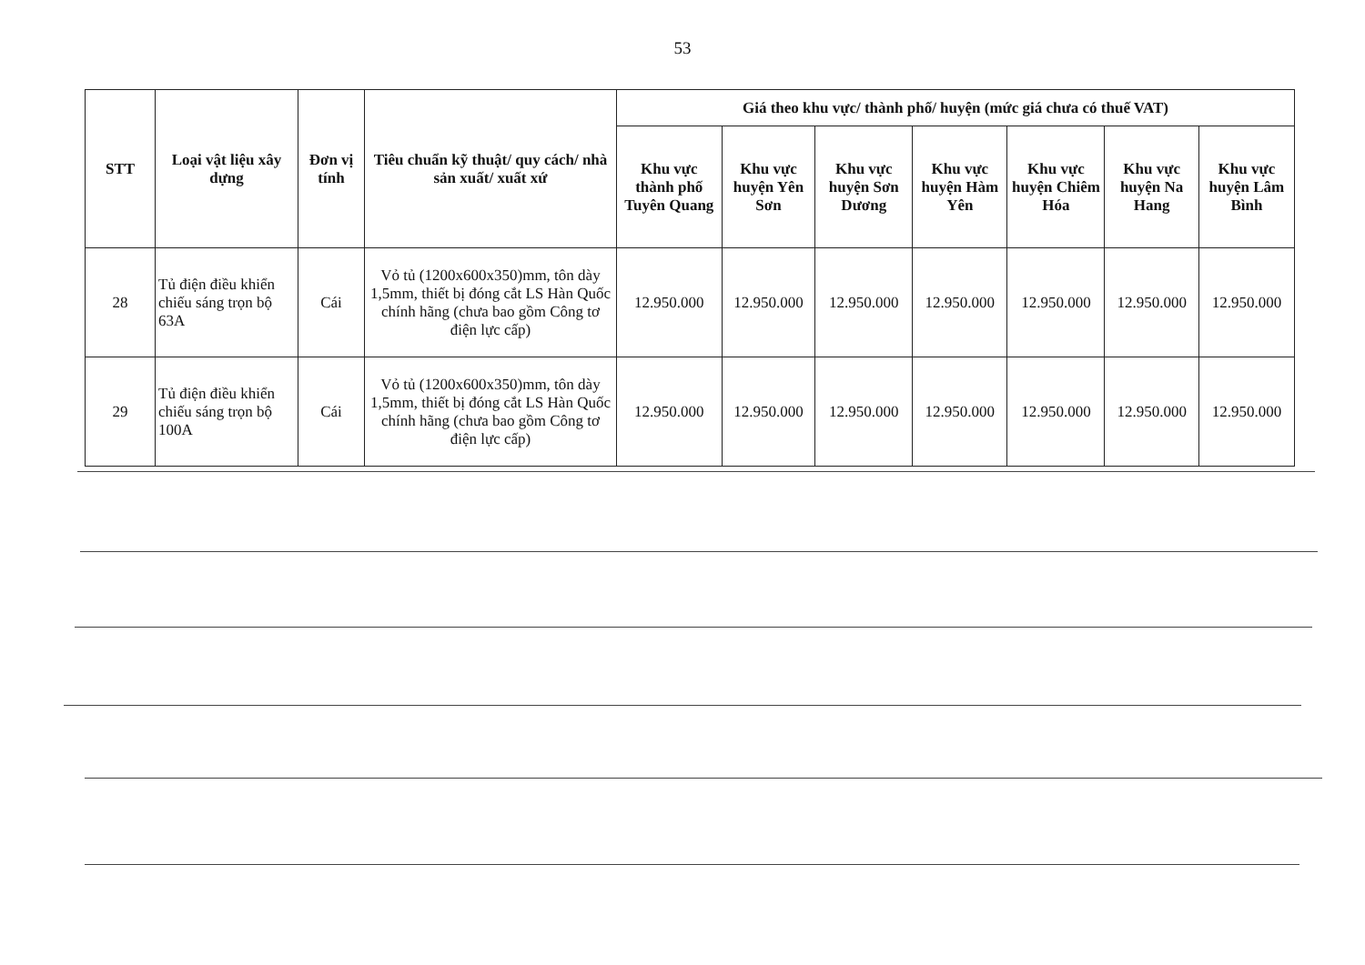53
| STT | Loại vật liệu xây dựng | Đơn vị tính | Tiêu chuẩn kỹ thuật/ quy cách/ nhà sản xuất/ xuất xứ | Giá theo khu vực/ thành phố/ huyện (mức giá chưa có thuế VAT) | | | | | | |
| --- | --- | --- | --- | --- | --- | --- | --- | --- | --- | --- |
| | | | | Khu vực thành phố Tuyên Quang | Khu vực huyện Yên Sơn | Khu vực huyện Sơn Dương | Khu vực huyện Hàm Yên | Khu vực huyện Chiêm Hóa | Khu vực huyện Na Hang | Khu vực huyện Lâm Bình |
| 28 | Tủ điện điều khiển chiếu sáng trọn bộ 63A | Cái | Vỏ tủ (1200x600x350)mm, tôn dày 1,5mm, thiết bị đóng cắt LS Hàn Quốc chính hãng (chưa bao gồm Công tơ điện lực cấp) | 12.950.000 | 12.950.000 | 12.950.000 | 12.950.000 | 12.950.000 | 12.950.000 | 12.950.000 |
| 29 | Tủ điện điều khiển chiếu sáng trọn bộ 100A | Cái | Vỏ tủ (1200x600x350)mm, tôn dày 1,5mm, thiết bị đóng cắt LS Hàn Quốc chính hãng (chưa bao gồm Công tơ điện lực cấp) | 12.950.000 | 12.950.000 | 12.950.000 | 12.950.000 | 12.950.000 | 12.950.000 | 12.950.000 |